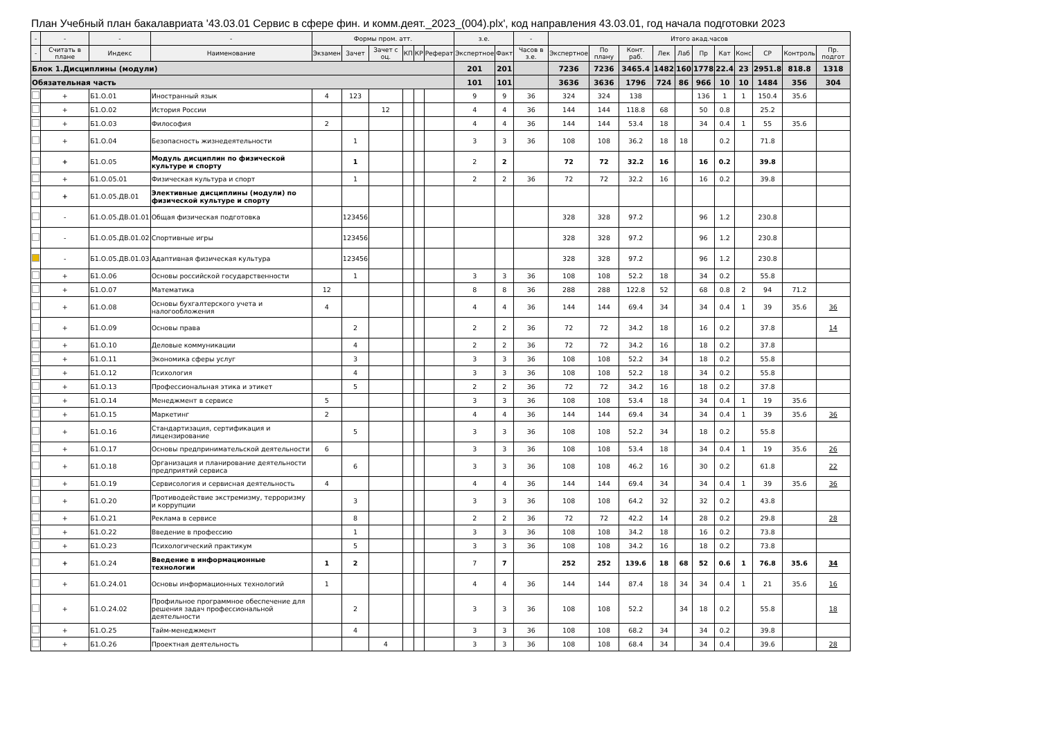План Учебный план бакалавриата '43.03.01 Сервис в сфере фин. и комм.деят._2023_(004).plx', код направления 43.03.01, год начала подготовки 2023
| - | - | - | - | Формы пром. атт. | | | | | | з.е. | | - | Итого акад.часов | | | | | | | | | | |
| --- | --- | --- | --- | --- | --- | --- | --- | --- | --- | --- | --- | --- | --- | --- | --- | --- | --- | --- | --- | --- | --- | --- | --- |
| - | Считать в плане | Индекс | Наименование | Экзамен | Зачет | Зачет с оц. | КП | КР | Реферат | Экспертное | Факт | Часов в з.е. | Экспертное | По плану | Конт. раб. | Лек | Лаб | Пр | Кат | Конс | СР | Контроль | Пр. подгот |
| Блок 1.Дисциплины (модули) | | | | | | | | | | 201 | 201 | | 7236 | 7236 | 3465.4 | 1482 | 160 | 1778 | 22.4 | 23 | 2951.8 | 818.8 | 1318 |
| Обязательная часть | | | | | | | | | | 101 | 101 | | 3636 | 3636 | 1796 | 724 | 86 | 966 | 10 | 10 | 1484 | 356 | 304 |
| | + | Б1.О.01 | Иностранный язык | 4 | 123 | | | | | 9 | 9 | 36 | 324 | 324 | 138 | | | 136 | 1 | 1 | 150.4 | 35.6 | |
| | + | Б1.О.02 | История России | | | 12 | | | | 4 | 4 | 36 | 144 | 144 | 118.8 | 68 | | 50 | 0.8 | | 25.2 | | |
| | + | Б1.О.03 | Философия | 2 | | | | | | 4 | 4 | 36 | 144 | 144 | 53.4 | 18 | | 34 | 0.4 | 1 | 55 | 35.6 | |
| | + | Б1.О.04 | Безопасность жизнедеятельности | | 1 | | | | | 3 | 3 | 36 | 108 | 108 | 36.2 | 18 | 18 | | 0.2 | | 71.8 | | |
| | + | Б1.О.05 | Модуль дисциплин по физической культуре и спорту | | 1 | | | | | 2 | 2 | | 72 | 72 | 32.2 | 16 | | 16 | 0.2 | | 39.8 | | |
| | + | Б1.О.05.01 | Физическая культура и спорт | | 1 | | | | | 2 | 2 | 36 | 72 | 72 | 32.2 | 16 | | 16 | 0.2 | | 39.8 | | |
| | + | Б1.О.05.ДВ.01 | Элективные дисциплины (модули) по физической культуре и спорту | | | | | | | | | | | | | | | | | | | | |
| | - | Б1.О.05.ДВ.01.01 | Общая физическая подготовка | | 123456 | | | | | | | | 328 | 328 | 97.2 | | | 96 | 1.2 | | 230.8 | | |
| | - | Б1.О.05.ДВ.01.02 | Спортивные игры | | 123456 | | | | | | | | 328 | 328 | 97.2 | | | 96 | 1.2 | | 230.8 | | |
| | - | Б1.О.05.ДВ.01.03 | Адаптивная физическая культура | | 123456 | | | | | | | | 328 | 328 | 97.2 | | | 96 | 1.2 | | 230.8 | | |
| | + | Б1.О.06 | Основы российской государственности | | 1 | | | | | 3 | 3 | 36 | 108 | 108 | 52.2 | 18 | | 34 | 0.2 | | 55.8 | | |
| | + | Б1.О.07 | Математика | 12 | | | | | | 8 | 8 | 36 | 288 | 288 | 122.8 | 52 | | 68 | 0.8 | 2 | 94 | 71.2 | |
| | + | Б1.О.08 | Основы бухгалтерского учета и налогообложения | 4 | | | | | | 4 | 4 | 36 | 144 | 144 | 69.4 | 34 | | 34 | 0.4 | 1 | 39 | 35.6 | 36 |
| | + | Б1.О.09 | Основы права | | 2 | | | | | 2 | 2 | 36 | 72 | 72 | 34.2 | 18 | | 16 | 0.2 | | 37.8 | | 14 |
| | + | Б1.О.10 | Деловые коммуникации | | 4 | | | | | 2 | 2 | 36 | 72 | 72 | 34.2 | 16 | | 18 | 0.2 | | 37.8 | | |
| | + | Б1.О.11 | Экономика сферы услуг | | 3 | | | | | 3 | 3 | 36 | 108 | 108 | 52.2 | 34 | | 18 | 0.2 | | 55.8 | | |
| | + | Б1.О.12 | Психология | | 4 | | | | | 3 | 3 | 36 | 108 | 108 | 52.2 | 18 | | 34 | 0.2 | | 55.8 | | |
| | + | Б1.О.13 | Профессиональная этика и этикет | | 5 | | | | | 2 | 2 | 36 | 72 | 72 | 34.2 | 16 | | 18 | 0.2 | | 37.8 | | |
| | + | Б1.О.14 | Менеджмент в сервисе | 5 | | | | | | 3 | 3 | 36 | 108 | 108 | 53.4 | 18 | | 34 | 0.4 | 1 | 19 | 35.6 | |
| | + | Б1.О.15 | Маркетинг | 2 | | | | | | 4 | 4 | 36 | 144 | 144 | 69.4 | 34 | | 34 | 0.4 | 1 | 39 | 35.6 | 36 |
| | + | Б1.О.16 | Стандартизация, сертификация и лицензирование | | 5 | | | | | 3 | 3 | 36 | 108 | 108 | 52.2 | 34 | | 18 | 0.2 | | 55.8 | | |
| | + | Б1.О.17 | Основы предпринимательской деятельности | 6 | | | | | | 3 | 3 | 36 | 108 | 108 | 53.4 | 18 | | 34 | 0.4 | 1 | 19 | 35.6 | 26 |
| | + | Б1.О.18 | Организация и планирование деятельности предприятий сервиса | | 6 | | | | | 3 | 3 | 36 | 108 | 108 | 46.2 | 16 | | 30 | 0.2 | | 61.8 | | 22 |
| | + | Б1.О.19 | Сервисология и сервисная деятельность | 4 | | | | | | 4 | 4 | 36 | 144 | 144 | 69.4 | 34 | | 34 | 0.4 | 1 | 39 | 35.6 | 36 |
| | + | Б1.О.20 | Противодействие экстремизму, терроризму и коррупции | | 3 | | | | | 3 | 3 | 36 | 108 | 108 | 64.2 | 32 | | 32 | 0.2 | | 43.8 | | |
| | + | Б1.О.21 | Реклама в сервисе | | 8 | | | | | 2 | 2 | 36 | 72 | 72 | 42.2 | 14 | | 28 | 0.2 | | 29.8 | | 28 |
| | + | Б1.О.22 | Введение в профессию | | 1 | | | | | 3 | 3 | 36 | 108 | 108 | 34.2 | 18 | | 16 | 0.2 | | 73.8 | | |
| | + | Б1.О.23 | Психологический практикум | | 5 | | | | | 3 | 3 | 36 | 108 | 108 | 34.2 | 16 | | 18 | 0.2 | | 73.8 | | |
| | + | Б1.О.24 | Введение в информационные технологии | 1 | 2 | | | | | 7 | 7 | | 252 | 252 | 139.6 | 18 | 68 | 52 | 0.6 | 1 | 76.8 | 35.6 | 34 |
| | + | Б1.О.24.01 | Основы информационных технологий | 1 | | | | | | 4 | 4 | 36 | 144 | 144 | 87.4 | 18 | 34 | 34 | 0.4 | 1 | 21 | 35.6 | 16 |
| | + | Б1.О.24.02 | Профильное программное обеспечение для решения задач профессиональной деятельности | | 2 | | | | | 3 | 3 | 36 | 108 | 108 | 52.2 | | 34 | 18 | 0.2 | | 55.8 | | 18 |
| | + | Б1.О.25 | Тайм-менеджмент | | 4 | | | | | 3 | 3 | 36 | 108 | 108 | 68.2 | 34 | | 34 | 0.2 | | 39.8 | | |
| | + | Б1.О.26 | Проектная деятельность | | | 4 | | | | 3 | 3 | 36 | 108 | 108 | 68.4 | 34 | | 34 | 0.4 | | 39.6 | | 28 |